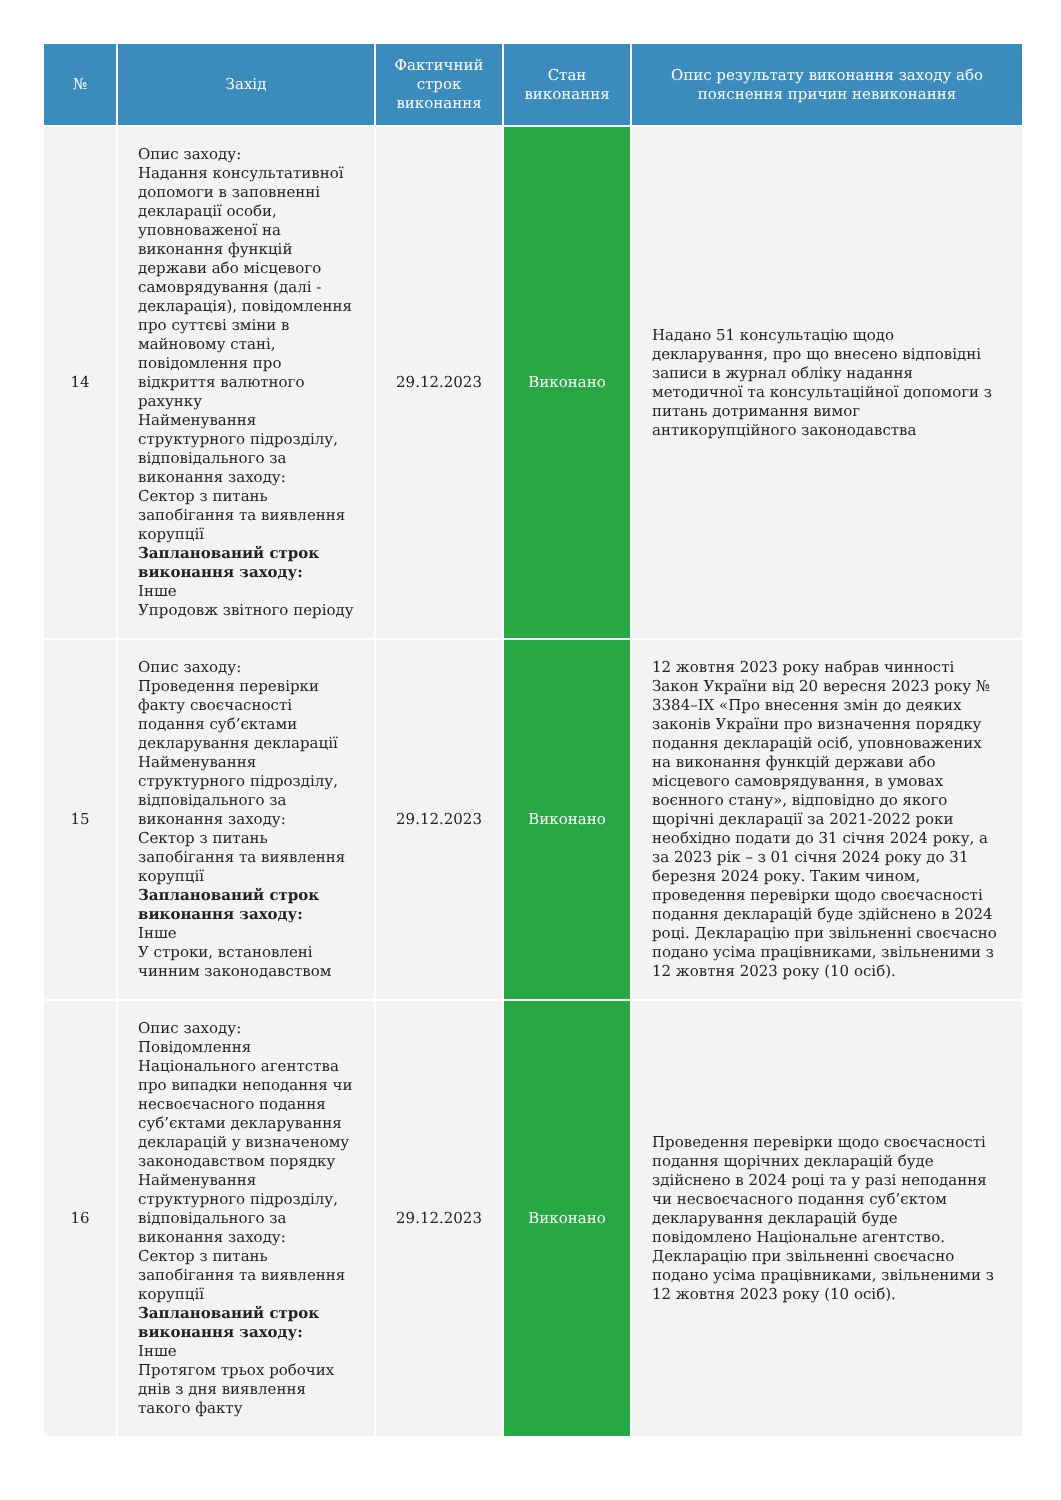| № | Захід | Фактичний строк виконання | Стан виконання | Опис результату виконання заходу або пояснення причин невиконання |
| --- | --- | --- | --- | --- |
| 14 | Опис заходу: Надання консультативної допомоги в заповненні декларації особи, уповноваженої на виконання функцій держави або місцевого самоврядування (далі - декларація), повідомлення про суттєві зміни в майновому стані, повідомлення про відкриття валютного рахунку Найменування структурного підрозділу, відповідального за виконання заходу: Сектор з питань запобігання та виявлення корупції Запланований строк виконання заходу: Інше Упродовж звітного періоду | 29.12.2023 | Виконано | Надано 51 консультацію щодо декларування, про що внесено відповідні записи в журнал обліку надання методичної та консультаційної допомоги з питань дотримання вимог антикорупційного законодавства |
| 15 | Опис заходу: Проведення перевірки факту своєчасності подання суб’єктами декларування декларації Найменування структурного підрозділу, відповідального за виконання заходу: Сектор з питань запобігання та виявлення корупції Запланований строк виконання заходу: Інше У строки, встановлені чинним законодавством | 29.12.2023 | Виконано | 12 жовтня 2023 року набрав чинності Закон України від 20 вересня 2023 року № 3384–IX «Про внесення змін до деяких законів України про визначення порядку подання декларацій осіб, уповноважених на виконання функцій держави або місцевого самоврядування, в умовах воєнного стану», відповідно до якого щорічні декларації за 2021-2022 роки необхідно подати до 31 січня 2024 року, а за 2023 рік – з 01 січня 2024 року до 31 березня 2024 року. Таким чином, проведення перевірки щодо своєчасності подання декларацій буде здійснено в 2024 році. Декларацію при звільненні своєчасно подано усіма працівниками, звільненими з 12 жовтня 2023 року (10 осіб). |
| 16 | Опис заходу: Повідомлення Національного агентства про випадки неподання чи несвоєчасного подання суб’єктами декларування декларацій у визначеному законодавством порядку Найменування структурного підрозділу, відповідального за виконання заходу: Сектор з питань запобігання та виявлення корупції Запланований строк виконання заходу: Інше Протягом трьох робочих днів з дня виявлення такого факту | 29.12.2023 | Виконано | Проведення перевірки щодо своєчасності подання щорічних декларацій буде здійснено в 2024 році та у разі неподання чи несвоєчасного подання суб’єктом декларування декларацій буде повідомлено Національне агентство. Декларацію при звільненні своєчасно подано усіма працівниками, звільненими з 12 жовтня 2023 року (10 осіб). |